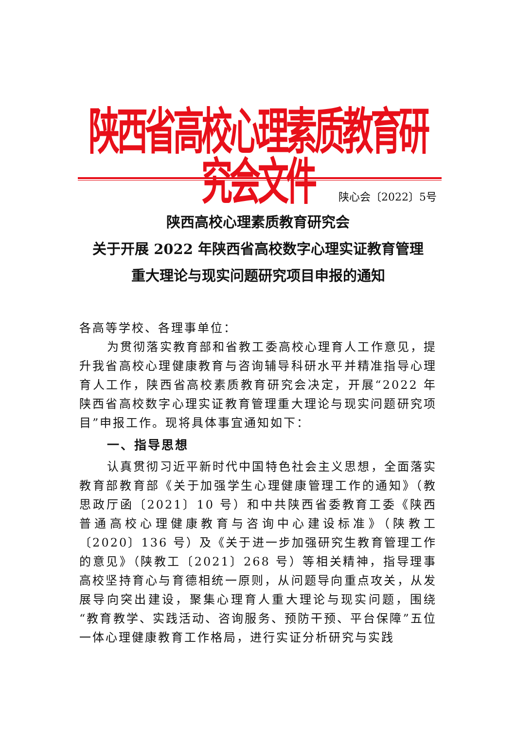陕西省高校心理素质教育研究会文件
陕心会〔2022〕5号
陕西高校心理素质教育研究会
关于开展 2022 年陕西省高校数字心理实证教育管理
重大理论与现实问题研究项目申报的通知
各高等学校、各理事单位：
为贯彻落实教育部和省教工委高校心理育人工作意见，提升我省高校心理健康教育与咨询辅导科研水平并精准指导心理育人工作，陕西省高校素质教育研究会决定，开展“2022 年陕西省高校数字心理实证教育管理重大理论与现实问题研究项目”申报工作。现将具体事宜通知如下：
一、指导思想
认真贯彻习近平新时代中国特色社会主义思想，全面落实教育部教育部《关于加强学生心理健康管理工作的通知》（教思政厅函〔2021〕10 号）和中共陕西省委教育工委《陕西普通高校心理健康教育与咨询中心建设标准》（陕教工〔2020〕136 号）及《关于进一步加强研究生教育管理工作的意见》（陕教工〔2021〕268 号）等相关精神，指导理事高校坚持育心与育德相统一原则，从问题导向重点攻关，从发展导向突出建设，聚集心理育人重大理论与现实问题，围绕“教育教学、实践活动、咨询服务、预防干预、平台保障”五位一体心理健康教育工作格局，进行实证分析研究与实践